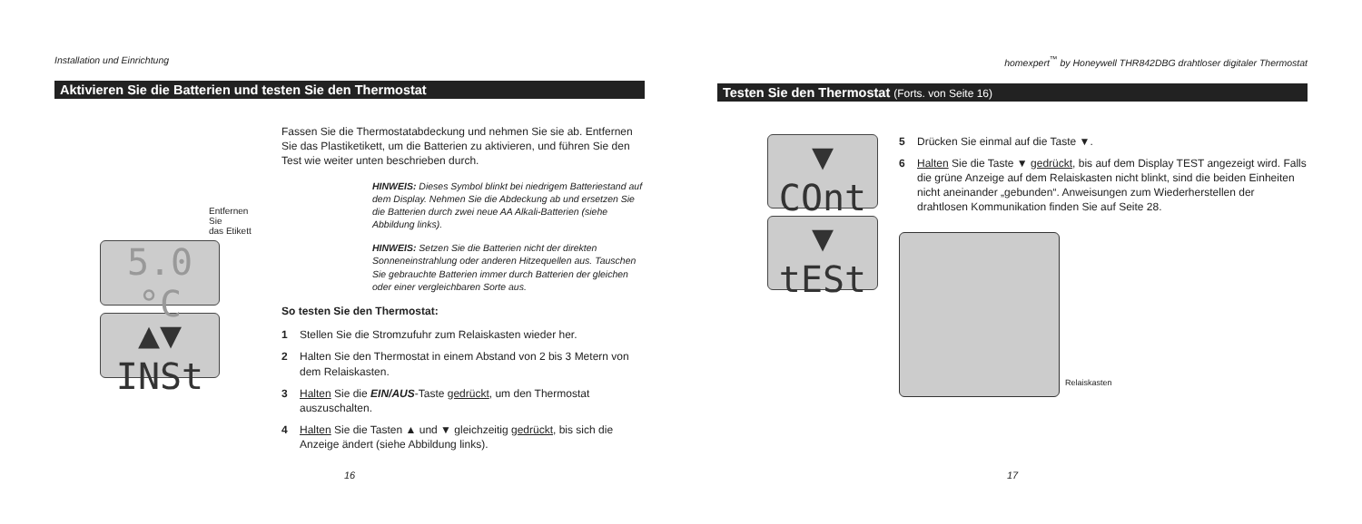Installation und Einrichtung
Aktivieren Sie die Batterien und testen Sie den Thermostat
Entfernen Sie
das Etikett
5.0 °C
▲▼ INSt
Fassen Sie die Thermostatabdeckung und nehmen Sie sie ab. Entfernen Sie das Plastiketikett, um die Batterien zu aktivieren, und führen Sie den Test wie weiter unten beschrieben durch.
HINWEIS: Dieses Symbol blinkt bei niedrigem Batteriestand auf dem Display. Nehmen Sie die Abdeckung ab und ersetzen Sie die Batterien durch zwei neue AA Alkali-Batterien (siehe Abbildung links).
HINWEIS: Setzen Sie die Batterien nicht der direkten Sonneneinstrahlung oder anderen Hitzequellen aus. Tauschen Sie gebrauchte Batterien immer durch Batterien der gleichen oder einer vergleichbaren Sorte aus.
So testen Sie den Thermostat:
1 Stellen Sie die Stromzufuhr zum Relaiskasten wieder her.
2 Halten Sie den Thermostat in einem Abstand von 2 bis 3 Metern von dem Relaiskasten.
3 Halten Sie die EIN/AUS-Taste gedrückt, um den Thermostat auszuschalten.
4 Halten Sie die Tasten ▲ und ▼ gleichzeitig gedrückt, bis sich die Anzeige ändert (siehe Abbildung links).
16
homexpert<sup>™</sup> by Honeywell THR842DBG drahtloser digitaler Thermostat
Testen Sie den Thermostat (Forts. von Seite 16)
▼ COnt
▼ tESt
5 Drücken Sie einmal auf die Taste ▼.
6 Halten Sie die Taste ▼ gedrückt, bis auf dem Display TEST angezeigt wird. Falls die grüne Anzeige auf dem Relaiskasten nicht blinkt, sind die beiden Einheiten nicht aneinander „gebunden“. Anweisungen zum Wiederherstellen der drahtlosen Kommunikation finden Sie auf Seite 28.
Relaiskasten
17